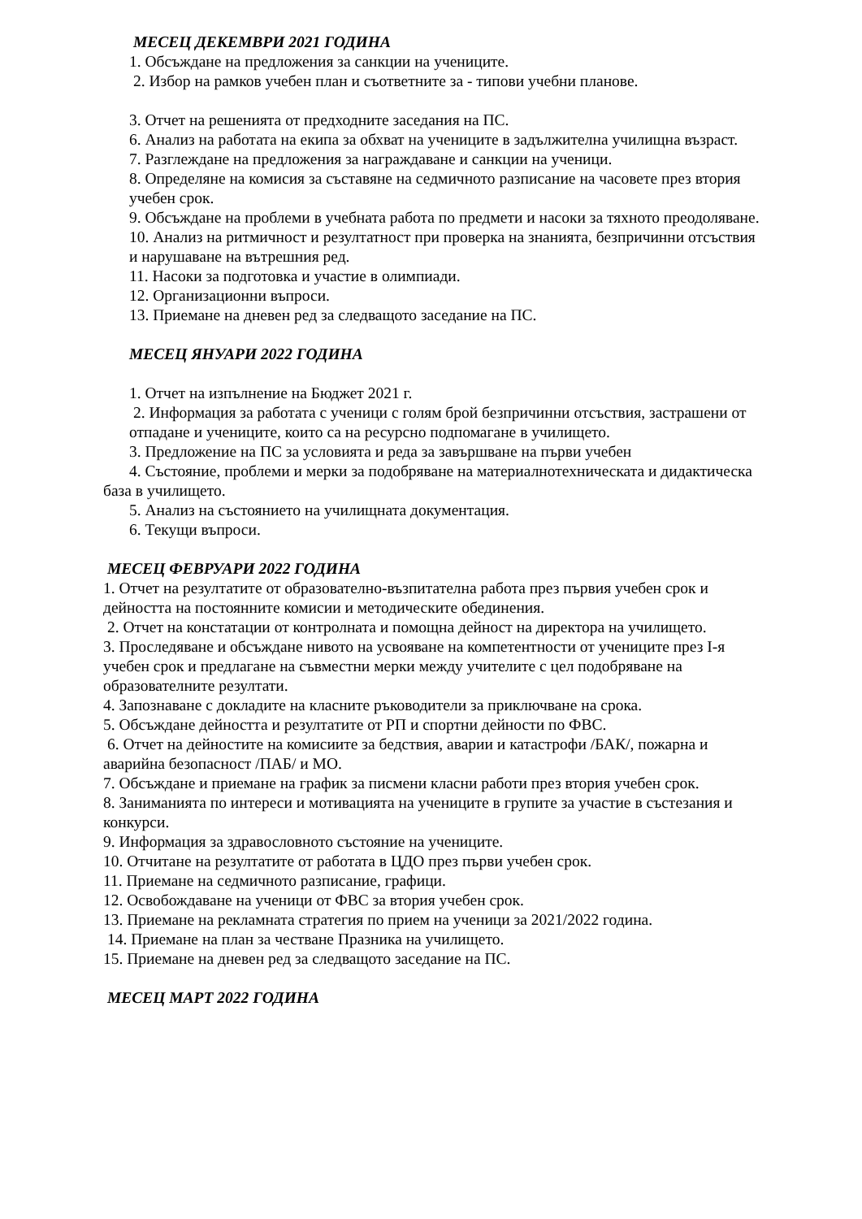МЕСЕЦ ДЕКЕМВРИ 2021 ГОДИНА
1. Обсъждане на предложения за санкции на учениците.
2. Избор на рамков учебен план и съответните за - типови учебни планове.
3. Отчет на решенията от предходните заседания на ПС.
6. Анализ на работата на екипа за обхват на учениците в задължителна училищна възраст.
7. Разглеждане на предложения за награждаване и санкции на ученици.
8. Определяне на комисия за съставяне на седмичното разписание на часовете през втория учебен срок.
9. Обсъждане на проблеми в учебната работа по предмети и насоки за тяхното преодоляване.
10. Анализ на ритмичност и резултатност при проверка на знанията, безпричинни отсъствия и нарушаване на вътрешния ред.
11. Насоки за подготовка и участие в олимпиади.
12. Организационни въпроси.
13. Приемане на дневен ред за следващото заседание на ПС.
МЕСЕЦ ЯНУАРИ 2022 ГОДИНА
1. Отчет на изпълнение на Бюджет 2021 г.
2. Информация за работата с ученици с голям брой безпричинни отсъствия, застрашени от отпадане и учениците, които са на ресурсно подпомагане в училището.
3. Предложение на ПС за условията и реда за завършване на първи учебен
4. Състояние, проблеми и мерки за подобряване на материалнотехническата и дидактическа база в училището.
5. Анализ на състоянието на училищната документация.
6. Текущи въпроси.
МЕСЕЦ ФЕВРУАРИ 2022 ГОДИНА
1. Отчет на резултатите от образователно-възпитателна работа през първия учебен срок и дейността на постоянните комисии и методическите обединения.
2. Отчет на констатации от контролната и помощна дейност на директора на училището.
3. Проследяване и обсъждане нивото на усвояване на компетентности от учениците през I-я учебен срок и предлагане на съвместни мерки между учителите с цел подобряване на образователните резултати.
4. Запознаване с докладите на класните ръководители за приключване на срока.
5. Обсъждане дейността и резултатите от РП и спортни дейности по ФВС.
6. Отчет на дейностите на комисиите за бедствия, аварии и катастрофи /БАК/, пожарна и аварийна безопасност /ПАБ/ и МО.
7. Обсъждане и приемане на график за писмени класни работи през втория учебен срок.
8. Заниманията по интереси и мотивацията на учениците в групите за участие в състезания и конкурси.
9. Информация за здравословното състояние на учениците.
10. Отчитане на резултатите от работата в ЦДО през първи учебен срок.
11. Приемане на седмичното разписание, графици.
12. Освобождаване на ученици от ФВС за втория учебен срок.
13. Приемане на рекламната стратегия по прием на ученици за 2021/2022 година.
14. Приемане на план за честване Празника на училището.
15. Приемане на дневен ред за следващото заседание на ПС.
МЕСЕЦ МАРТ 2022 ГОДИНА